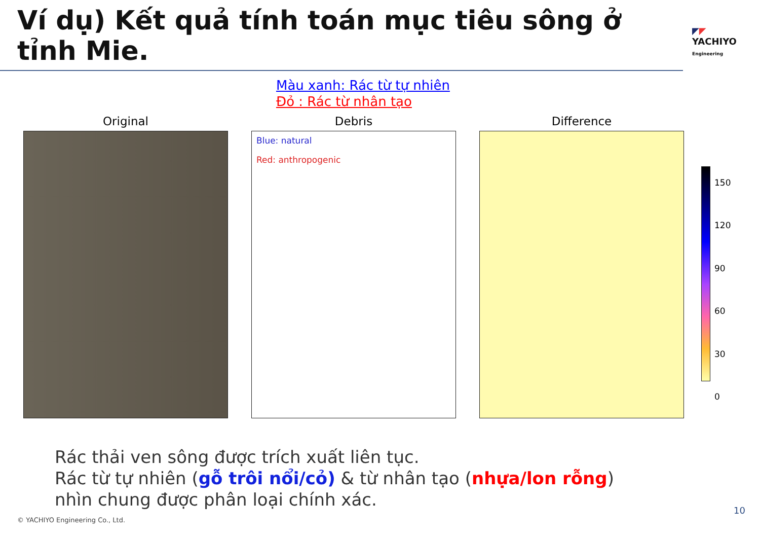Ví dụ) Kết quả tính toán mục tiêu sông ở tỉnh Mie.
◤◤
YACHIYO
Engineering
Màu xanh: Rác từ tự nhiên
Đỏ : Rác từ nhân tạo
Original Debris
Blue: natural
Red: anthropogenic
Difference
150
120
90
60
30
0
Rác thải ven sông được trích xuất liên tục.
Rác từ tự nhiên (gỗ trôi nổi/cỏ) & từ nhân tạo (nhựa/lon rỗng)
nhìn chung được phân loại chính xác.
© YACHIYO Engineering Co., Ltd.
10